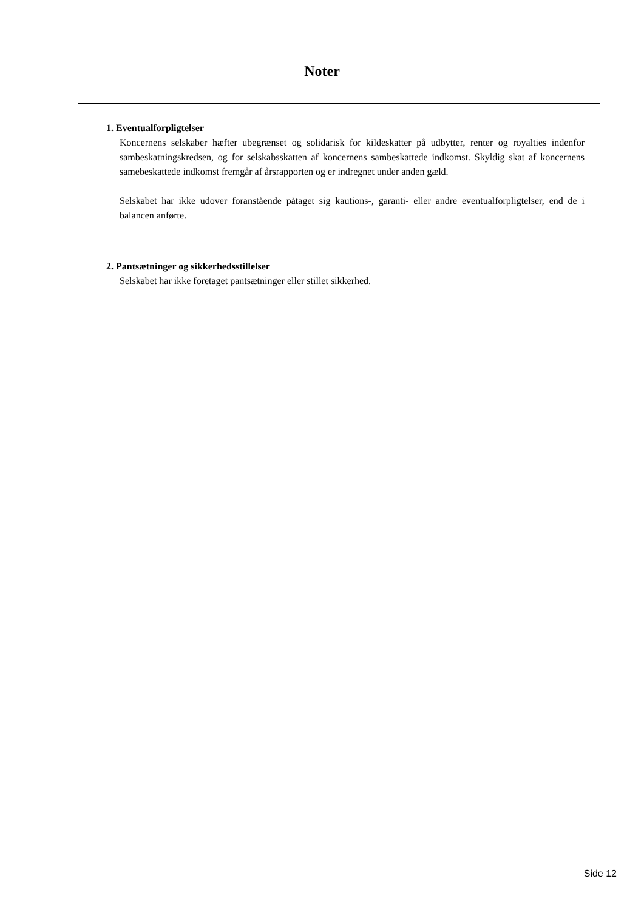Noter
1. Eventualforpligtelser
Koncernens selskaber hæfter ubegrænset og solidarisk for kildeskatter på udbytter, renter og royalties indenfor sambeskatningskredsen, og for selskabsskatten af koncernens sambeskattede indkomst. Skyldig skat af koncernens samebeskattede indkomst fremgår af årsrapporten og er indregnet under anden gæld.
Selskabet har ikke udover foranstående påtaget sig kautions-, garanti- eller andre eventualforpligtelser, end de i balancen anførte.
2. Pantsætninger og sikkerhedsstillelser
Selskabet har ikke foretaget pantsætninger eller stillet sikkerhed.
Side 12